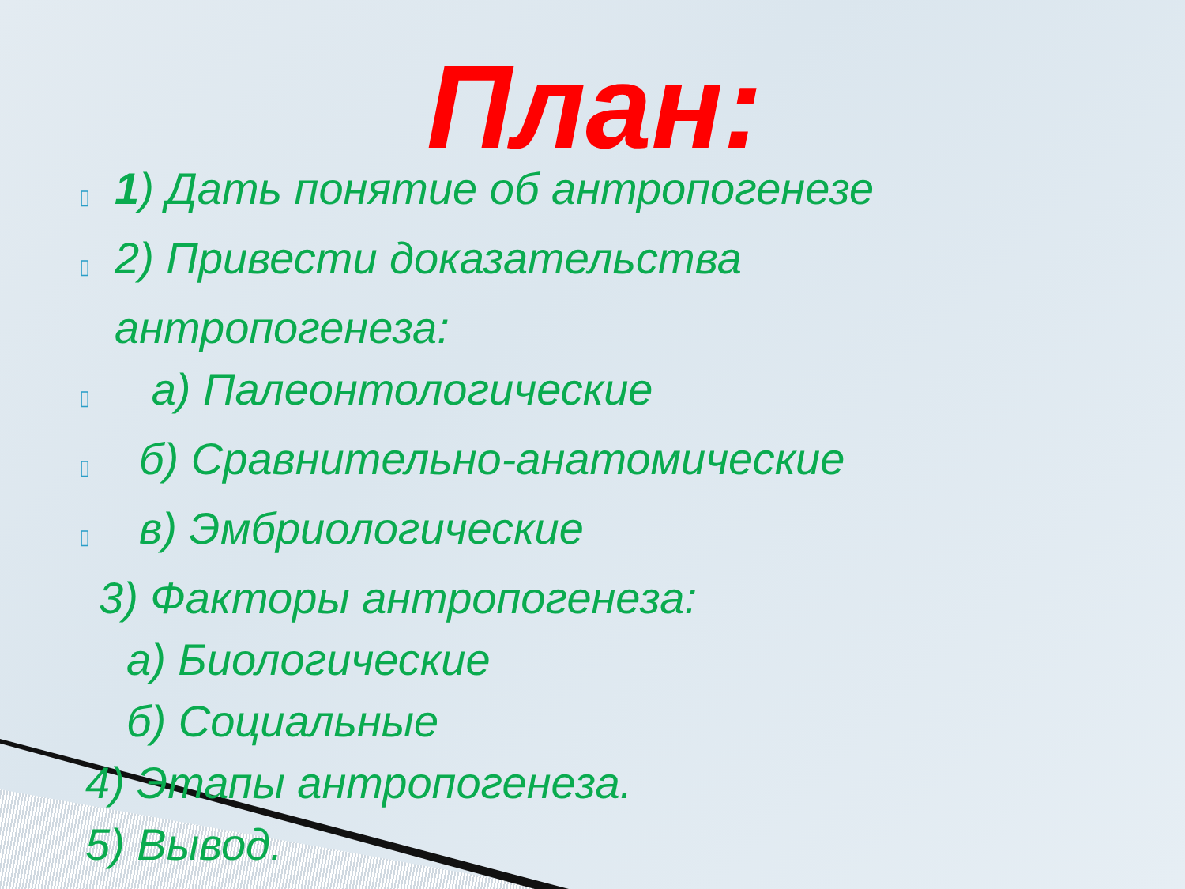План:
▯ 1) Дать понятие об антропогенезе
▯ 2) Привести доказательства
антропогенеза:
▯ а) Палеонтологические
▯ б) Сравнительно-анатомические
▯ в) Эмбриологические
3) Факторы антропогенеза:
а) Биологические
б) Социальные
4) Этапы антропогенеза.
5) Вывод.